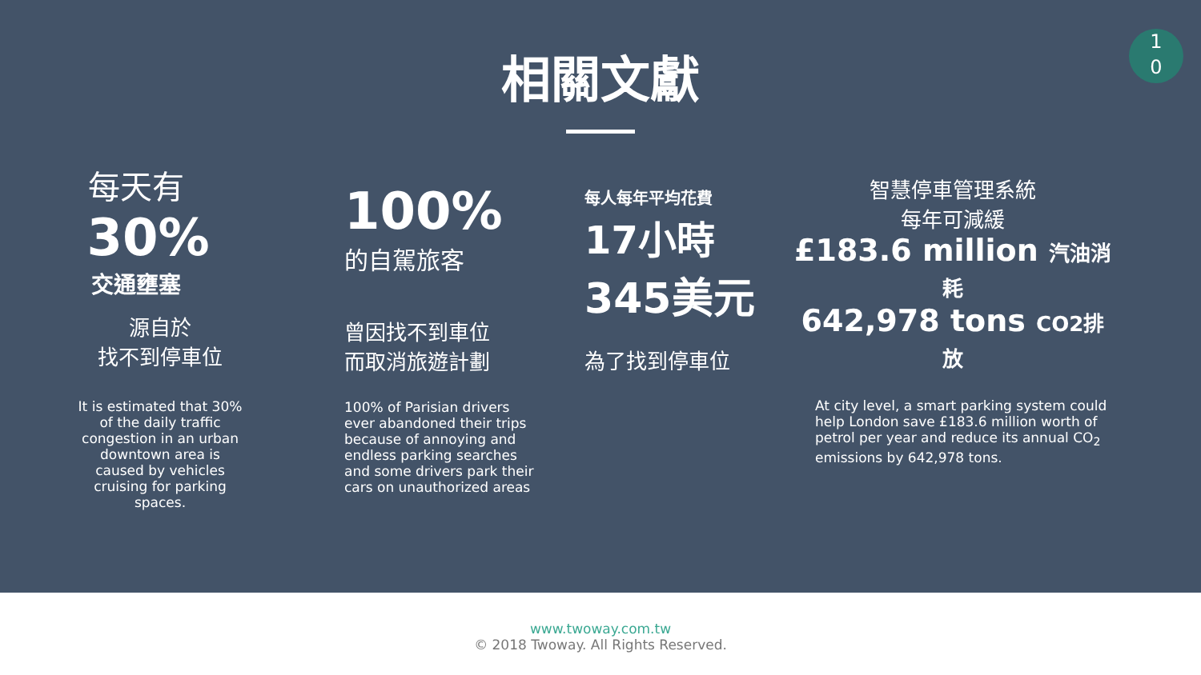1
0
相關文獻
每天有
30%
交通壅塞
源自於
找不到停車位
It is estimated that 30%
of the daily traffic
congestion in an urban
downtown area is
caused by vehicles
cruising for parking
spaces.
100%
的自駕旅客
曾因找不到車位
而取消旅遊計劃
100% of Parisian drivers
ever abandoned their trips
because of annoying and
endless parking searches
and some drivers park their
cars on unauthorized areas
每人每年平均花費
17小時
345美元
為了找到停車位
智慧停車管理系統
每年可減緩
£183.6 million 汽油消耗
642,978 tons CO2排放
At city level, a smart parking system could help London save £183.6 million worth of petrol per year and reduce its annual CO<sub>2</sub> emissions by 642,978 tons.
www.twoway.com.tw
© 2018 Twoway. All Rights Reserved.